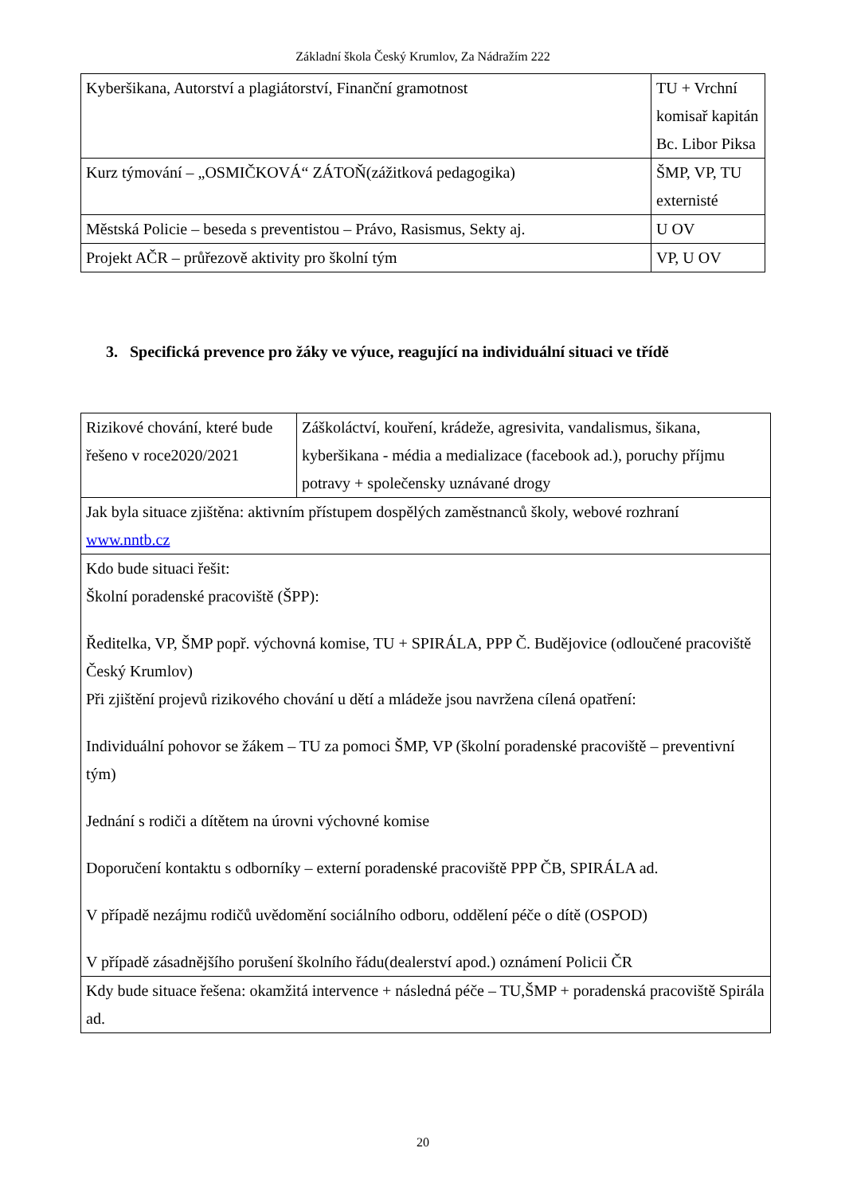Základní škola Český Krumlov, Za Nádražím 222
| Kyberšikana, Autorství a plagiátorství, Finanční gramotnost | TU + Vrchní komisař kapitán Bc. Libor Piksa |
| Kurz týmování – „OSMIČKOVÁ“ ZÁTOŇ(zážitková pedagogika) | ŠMP, VP, TU externisté |
| Městská Policie – beseda s preventistou – Právo, Rasismus, Sekty aj. | U OV |
| Projekt AČR – průřezově aktivity pro školní tým | VP, U OV |
3. Specifická prevence pro žáky ve výuce, reagující na individuální situaci ve třídě
| Rizikové chování, které bude řešeno v roce2020/2021 | Záškoláctví, kouření, krádeže, agresivita, vandalismus, šikana, kyberšikana - média a medializace (facebook ad.), poruchy příjmu potravy + společensky uznávané drogy |
| Jak byla situace zjištěna: aktivním přístupem dospělých zaměstnanců školy, webové rozhraní www.nntb.cz | |
| Kdo bude situaci řešit: Školní poradenské pracoviště (ŠPP): Ředitelka, VP, ŠMP popř. výchovná komise, TU + SPIRÁLA, PPP Č. Budějovice (odloučené pracoviště Český Krumlov) Při zjištění projevů rizikového chování u dětí a mládeže jsou navržena cílená opatření: Individuální pohovor se žákem – TU za pomoci ŠMP, VP (školní poradenské pracoviště – preventivní tým) Jednání s rodiči a dítětem na úrovni výchovné komise Doporučení kontaktu s odborníky – externí poradenské pracoviště PPP ČB, SPIRÁLA ad. V případě nezájmu rodičů uvědomění sociálního odboru, oddělení péče o dítě (OSPOD) V případě zásadnějšího porušení školního řádu(dealerství apod.) oznámení Policii ČR | |
| Kdy bude situace řešena: okamžitá intervence + následná péče – TU,ŠMP + poradenská pracoviště Spirála ad. | |
20